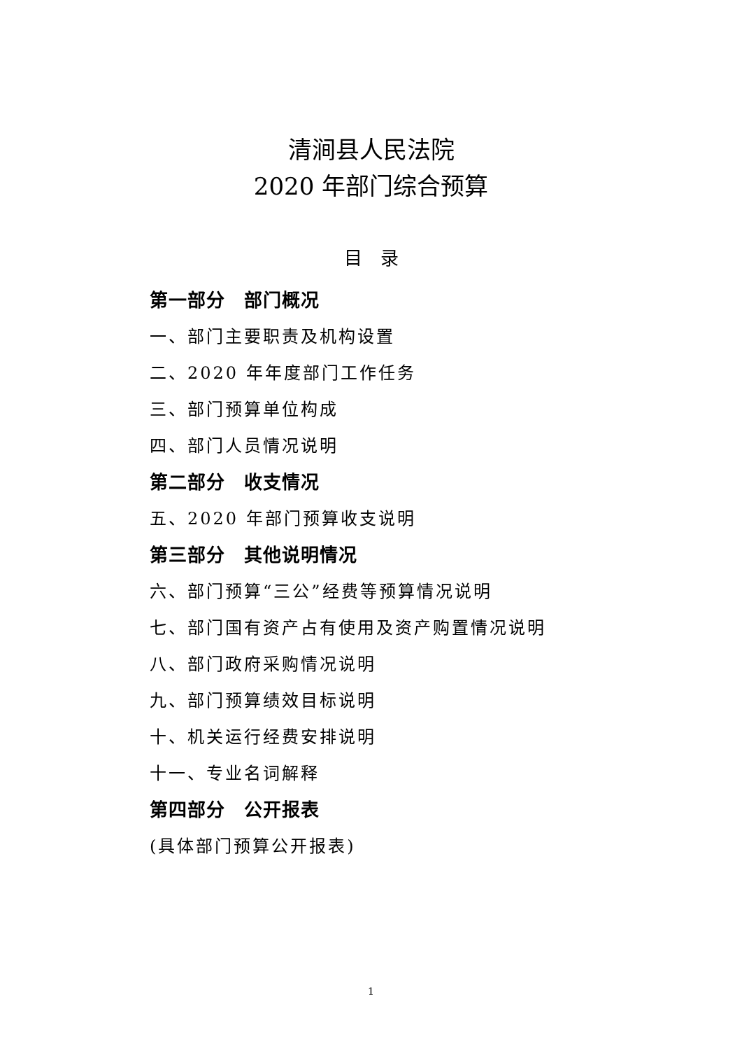清涧县人民法院
2020 年部门综合预算
目　录
第一部分　部门概况
一、部门主要职责及机构设置
二、2020 年年度部门工作任务
三、部门预算单位构成
四、部门人员情况说明
第二部分　收支情况
五、2020 年部门预算收支说明
第三部分　其他说明情况
六、部门预算“三公”经费等预算情况说明
七、部门国有资产占有使用及资产购置情况说明
八、部门政府采购情况说明
九、部门预算绩效目标说明
十、机关运行经费安排说明
十一、专业名词解释
第四部分　公开报表
(具体部门预算公开报表)
1